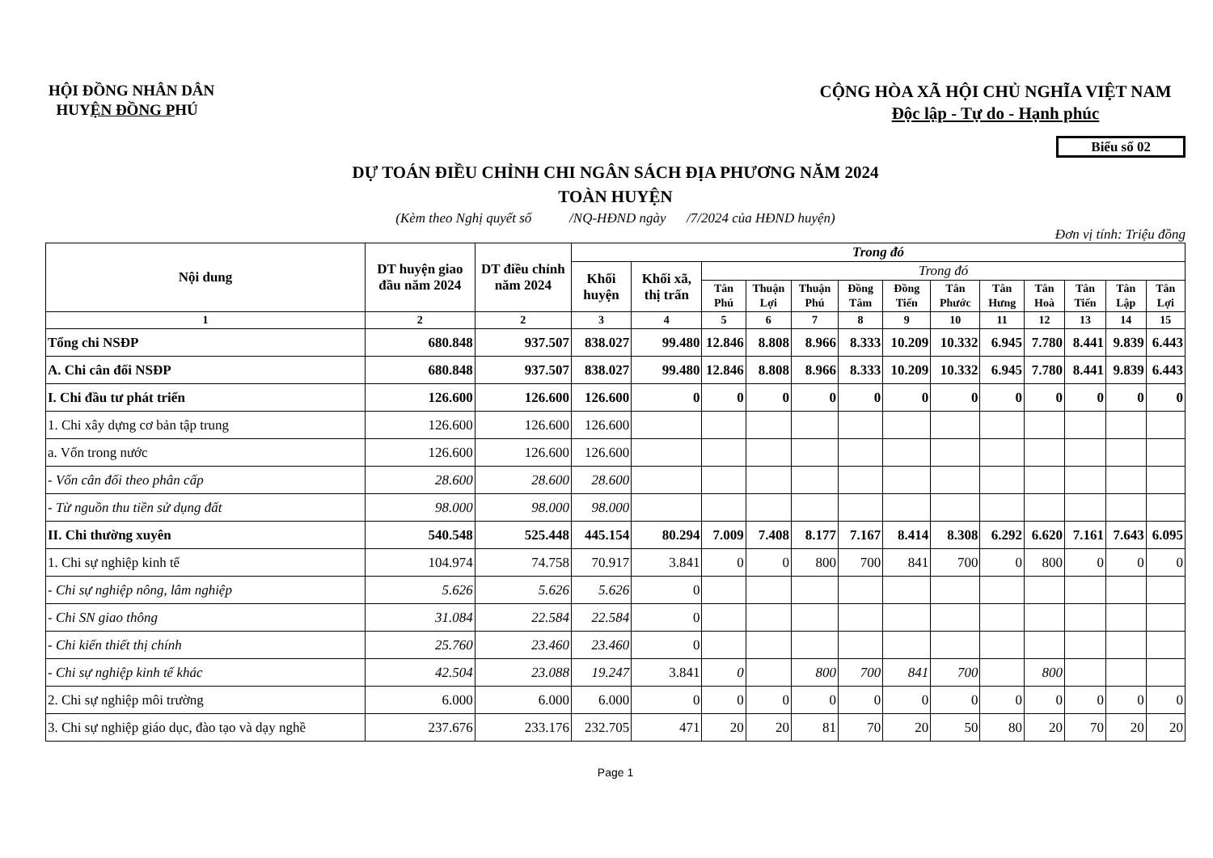HỘI ĐỒNG NHÂN DÂN
HUYỆN ĐỒNG PHÚ
CỘNG HÒA XÃ HỘI CHỦ NGHĨA VIỆT NAM
Độc lập - Tự do - Hạnh phúc
Biểu số 02
DỰ TOÁN ĐIỀU CHỈNH CHI NGÂN SÁCH ĐỊA PHƯƠNG NĂM 2024
TOÀN HUYỆN
(Kèm theo Nghị quyết số /NQ-HĐND ngày /7/2024 của HĐND huyện)
Đơn vị tính: Triệu đồng
| Nội dung | DT huyện giao đầu năm 2024 | DT điều chỉnh năm 2024 | Trong đó | | | | | | | | | | | | |
| --- | --- | --- | --- | --- | --- | --- | --- | --- | --- | --- | --- | --- | --- | --- | --- |
| | | | Khối huyện | Khối xã, thị trấn | Trong đó | | | | | | | | | | |
| | | | | | Tân Phú | Thuận Lợi | Thuận Phú | Đồng Tâm | Đồng Tiến | Tân Phước | Tân Hưng | Tân Hoà | Tân Tiến | Tân Lập | Tân Lợi |
| 1 | 2 | 2 | 3 | 4 | 5 | 6 | 7 | 8 | 9 | 10 | 11 | 12 | 13 | 14 | 15 |
| Tổng chi NSĐP | 680.848 | 937.507 | 838.027 | 99.480 | 12.846 | 8.808 | 8.966 | 8.333 | 10.209 | 10.332 | 6.945 | 7.780 | 8.441 | 9.839 | 6.443 |
| A. Chi cân đối NSĐP | 680.848 | 937.507 | 838.027 | 99.480 | 12.846 | 8.808 | 8.966 | 8.333 | 10.209 | 10.332 | 6.945 | 7.780 | 8.441 | 9.839 | 6.443 |
| I. Chi đầu tư phát triển | 126.600 | 126.600 | 126.600 | 0 | 0 | 0 | 0 | 0 | 0 | 0 | 0 | 0 | 0 | 0 | 0 |
| 1. Chi xây dựng cơ bản tập trung | 126.600 | 126.600 | 126.600 | | | | | | | | | | | | |
| a. Vốn trong nước | 126.600 | 126.600 | 126.600 | | | | | | | | | | | | |
| - Vốn cân đối theo phân cấp | 28.600 | 28.600 | 28.600 | | | | | | | | | | | | |
| - Từ nguồn thu tiền sử dụng đất | 98.000 | 98.000 | 98.000 | | | | | | | | | | | | |
| II. Chi thường xuyên | 540.548 | 525.448 | 445.154 | 80.294 | 7.009 | 7.408 | 8.177 | 7.167 | 8.414 | 8.308 | 6.292 | 6.620 | 7.161 | 7.643 | 6.095 |
| 1. Chi sự nghiệp kinh tế | 104.974 | 74.758 | 70.917 | 3.841 | 0 | 0 | 800 | 700 | 841 | 700 | 0 | 800 | 0 | 0 | 0 |
| - Chi sự nghiệp nông, lâm nghiệp | 5.626 | 5.626 | 5.626 | 0 | | | | | | | | | | | |
| - Chi SN giao thông | 31.084 | 22.584 | 22.584 | 0 | | | | | | | | | | | |
| - Chi kiến thiết thị chính | 25.760 | 23.460 | 23.460 | 0 | | | | | | | | | | | |
| - Chi sự nghiệp kinh tế khác | 42.504 | 23.088 | 19.247 | 3.841 | 0 | | 800 | 700 | 841 | 700 | | 800 | | | |
| 2. Chi sự nghiệp môi trường | 6.000 | 6.000 | 6.000 | 0 | 0 | 0 | 0 | 0 | 0 | 0 | 0 | 0 | 0 | 0 | 0 |
| 3. Chi sự nghiệp giáo dục, đào tạo và dạy nghề | 237.676 | 233.176 | 232.705 | 471 | 20 | 20 | 81 | 70 | 20 | 50 | 80 | 20 | 70 | 20 | 20 |
Page 1